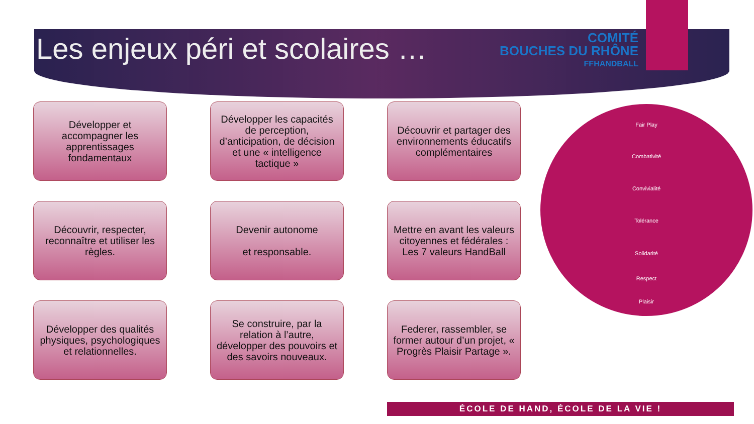Les enjeux péri et scolaires …
COMITÉ
BOUCHES DU RHÔNE
FFHANDBALL
Développer et accompagner les apprentissages fondamentaux
Développer les capacités de perception, d’anticipation, de décision et une « intelligence tactique »
Découvrir et partager des environnements éducatifs complémentaires
Découvrir, respecter, reconnaître et utiliser les règles.
Devenir autonome
et responsable.
Mettre en avant les valeurs citoyennes et fédérales : Les 7 valeurs HandBall
Développer des qualités physiques, psychologiques et relationnelles.
Se construire, par la relation à l’autre, développer des pouvoirs et des savoirs nouveaux.
Federer, rassembler, se former autour d’un projet, « Progrès Plaisir Partage ».
Fair Play
Combativité
Convivialité
Tolérance
Solidarité
Respect
Plaisir
ÉCOLE DE HAND, ÉCOLE DE LA VIE !